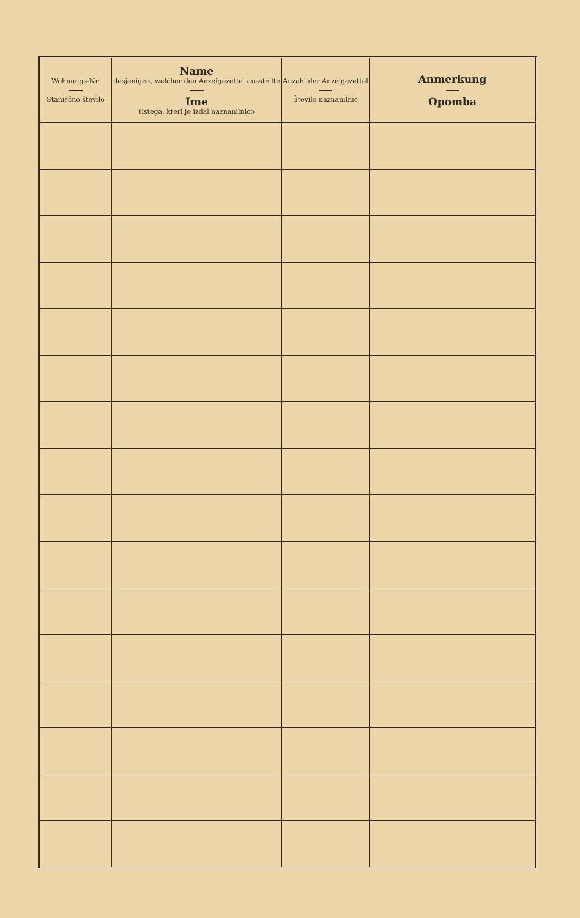| Wohnungs-Nr. Staniščno število | Name desjenigen, welcher den Anzeigezettel ausstellte Ime tistega, kteri je izdal naznanilnico | Anzahl der Anzeigezettel Število naznanilnic | Anmerkung Opomba |
| --- | --- | --- | --- |